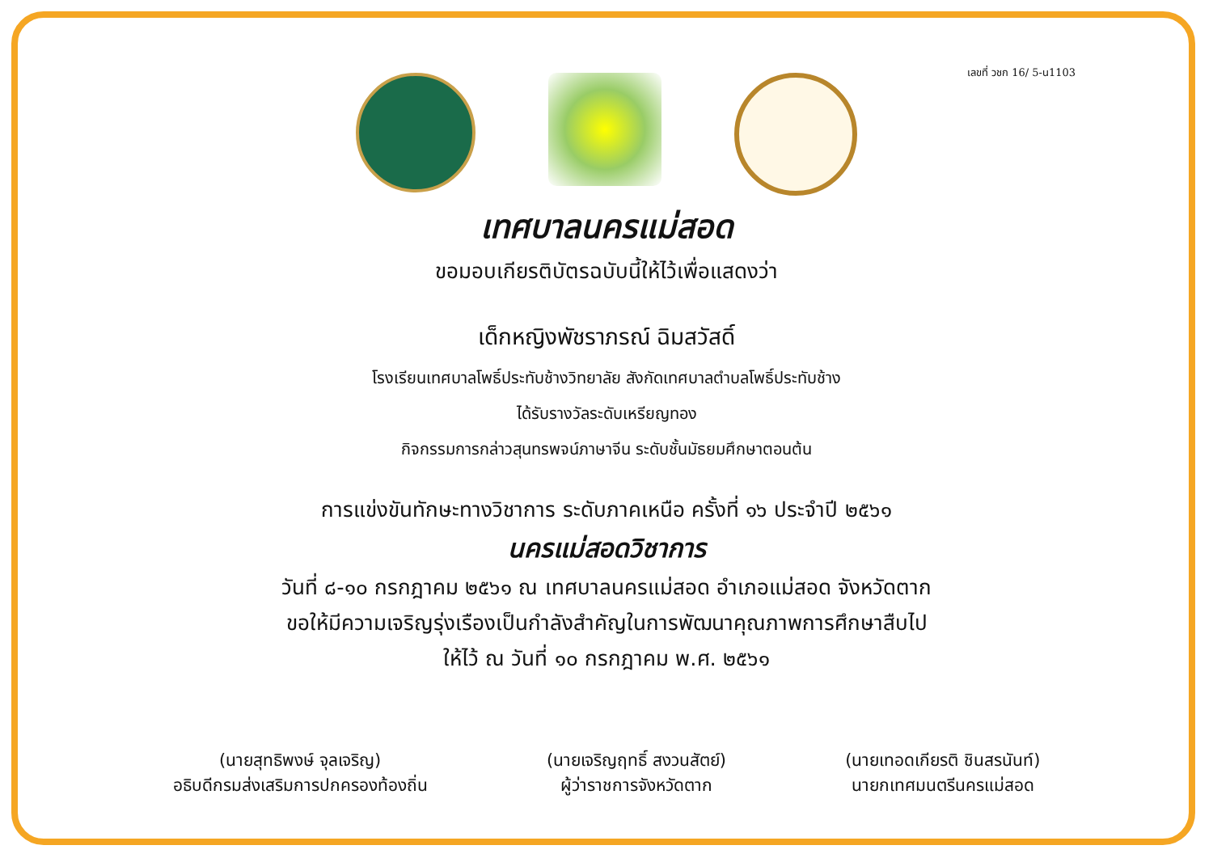เลขที่ วชก 16/ 5-น1103
เทศบาลนครแม่สอด
ขอมอบเกียรติบัตรฉบับนี้ให้ไว้เพื่อแสดงว่า
เด็กหญิงพัชราภรณ์ ฉิมสวัสดิ์
โรงเรียนเทศบาลโพธิ์ประทับช้างวิทยาลัย สังกัดเทศบาลตำบลโพธิ์ประทับช้าง
ได้รับรางวัลระดับเหรียญทอง
กิจกรรมการกล่าวสุนทรพจน์ภาษาจีน ระดับชั้นมัธยมศึกษาตอนต้น
การแข่งขันทักษะทางวิชาการ ระดับภาคเหนือ ครั้งที่ ๑๖ ประจำปี ๒๕๖๑
นครแม่สอดวิชาการ
วันที่ ๘-๑๐ กรกฎาคม ๒๕๖๑ ณ เทศบาลนครแม่สอด อำเภอแม่สอด จังหวัดตาก
ขอให้มีความเจริญรุ่งเรืองเป็นกำลังสำคัญในการพัฒนาคุณภาพการศึกษาสืบไป
ให้ไว้ ณ วันที่ ๑๐ กรกฎาคม พ.ศ. ๒๕๖๑
(นายสุทธิพงษ์ จุลเจริญ)
อธิบดีกรมส่งเสริมการปกครองท้องถิ่น
(นายเจริญฤทธิ์ สงวนสัตย์)
ผู้ว่าราชการจังหวัดตาก
(นายเทอดเกียรติ ชินสรนันท์)
นายกเทศมนตรีนครแม่สอด